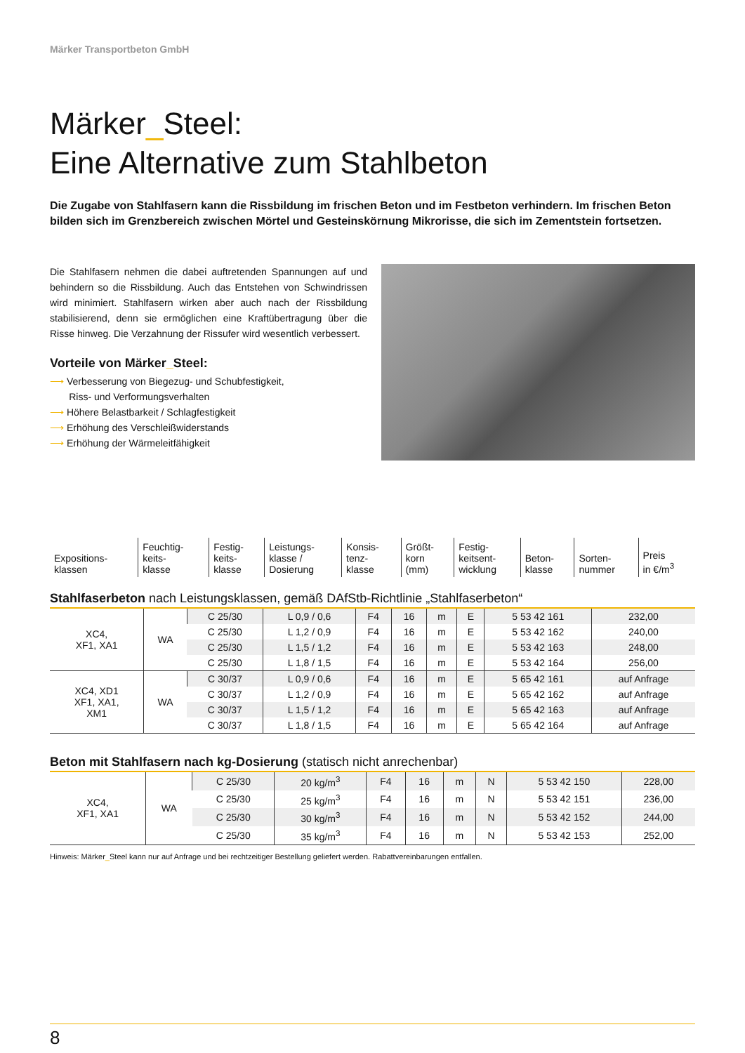Märker Transportbeton GmbH
Märker_Steel:
Eine Alternative zum Stahlbeton
Die Zugabe von Stahlfasern kann die Rissbildung im frischen Beton und im Festbeton verhindern. Im frischen Beton bilden sich im Grenzbereich zwischen Mörtel und Gesteinskörnung Mikrorisse, die sich im Zementstein fortsetzen.
Die Stahlfasern nehmen die dabei auftretenden Spannungen auf und behindern so die Rissbildung. Auch das Entstehen von Schwindrissen wird minimiert. Stahlfasern wirken aber auch nach der Rissbildung stabilisierend, denn sie ermöglichen eine Kraftübertragung über die Risse hinweg. Die Verzahnung der Rissufer wird wesentlich verbessert.
Vorteile von Märker_Steel:
⟶ Verbesserung von Biegezug- und Schubfestigkeit,
Riss- und Verformungsverhalten
⟶ Höhere Belastbarkeit / Schlagfestigkeit
⟶ Erhöhung des Verschleißwiderstands
⟶ Erhöhung der Wärmeleitfähigkeit
| Expositions- klassen | Feuchtig- keits- klasse | Festig- keits- klasse | Leistungs- klasse / Dosierung | Konsis- tenz- klasse | Größt- korn (mm) | Festig- keitsent- wicklung | Beton- klasse | Sorten- nummer | Preis in €/m<sup>3</sup> |
| --- | --- | --- | --- | --- | --- | --- | --- | --- | --- |
Stahlfaserbeton nach Leistungsklassen, gemäß DAfStb-Richtlinie „Stahlfaserbeton“
| XC4, XF1, XA1 | WA | C 25/30 | L 0,9 / 0,6 | F4 | 16 | m | E | 5 53 42 161 | 232,00 |
| | | C 25/30 | L 1,2 / 0,9 | F4 | 16 | m | E | 5 53 42 162 | 240,00 |
| | | C 25/30 | L 1,5 / 1,2 | F4 | 16 | m | E | 5 53 42 163 | 248,00 |
| | | C 25/30 | L 1,8 / 1,5 | F4 | 16 | m | E | 5 53 42 164 | 256,00 |
| XC4, XD1 XF1, XA1, XM1 | WA | C 30/37 | L 0,9 / 0,6 | F4 | 16 | m | E | 5 65 42 161 | auf Anfrage |
| | | C 30/37 | L 1,2 / 0,9 | F4 | 16 | m | E | 5 65 42 162 | auf Anfrage |
| | | C 30/37 | L 1,5 / 1,2 | F4 | 16 | m | E | 5 65 42 163 | auf Anfrage |
| | | C 30/37 | L 1,8 / 1,5 | F4 | 16 | m | E | 5 65 42 164 | auf Anfrage |
Beton mit Stahlfasern nach kg-Dosierung (statisch nicht anrechenbar)
| XC4, XF1, XA1 | WA | C 25/30 | 20 kg/m<sup>3</sup> | F4 | 16 | m | N | 5 53 42 150 | 228,00 |
| | | C 25/30 | 25 kg/m<sup>3</sup> | F4 | 16 | m | N | 5 53 42 151 | 236,00 |
| | | C 25/30 | 30 kg/m<sup>3</sup> | F4 | 16 | m | N | 5 53 42 152 | 244,00 |
| | | C 25/30 | 35 kg/m<sup>3</sup> | F4 | 16 | m | N | 5 53 42 153 | 252,00 |
Hinweis: Märker_Steel kann nur auf Anfrage und bei rechtzeitiger Bestellung geliefert werden. Rabattvereinbarungen entfallen.
8